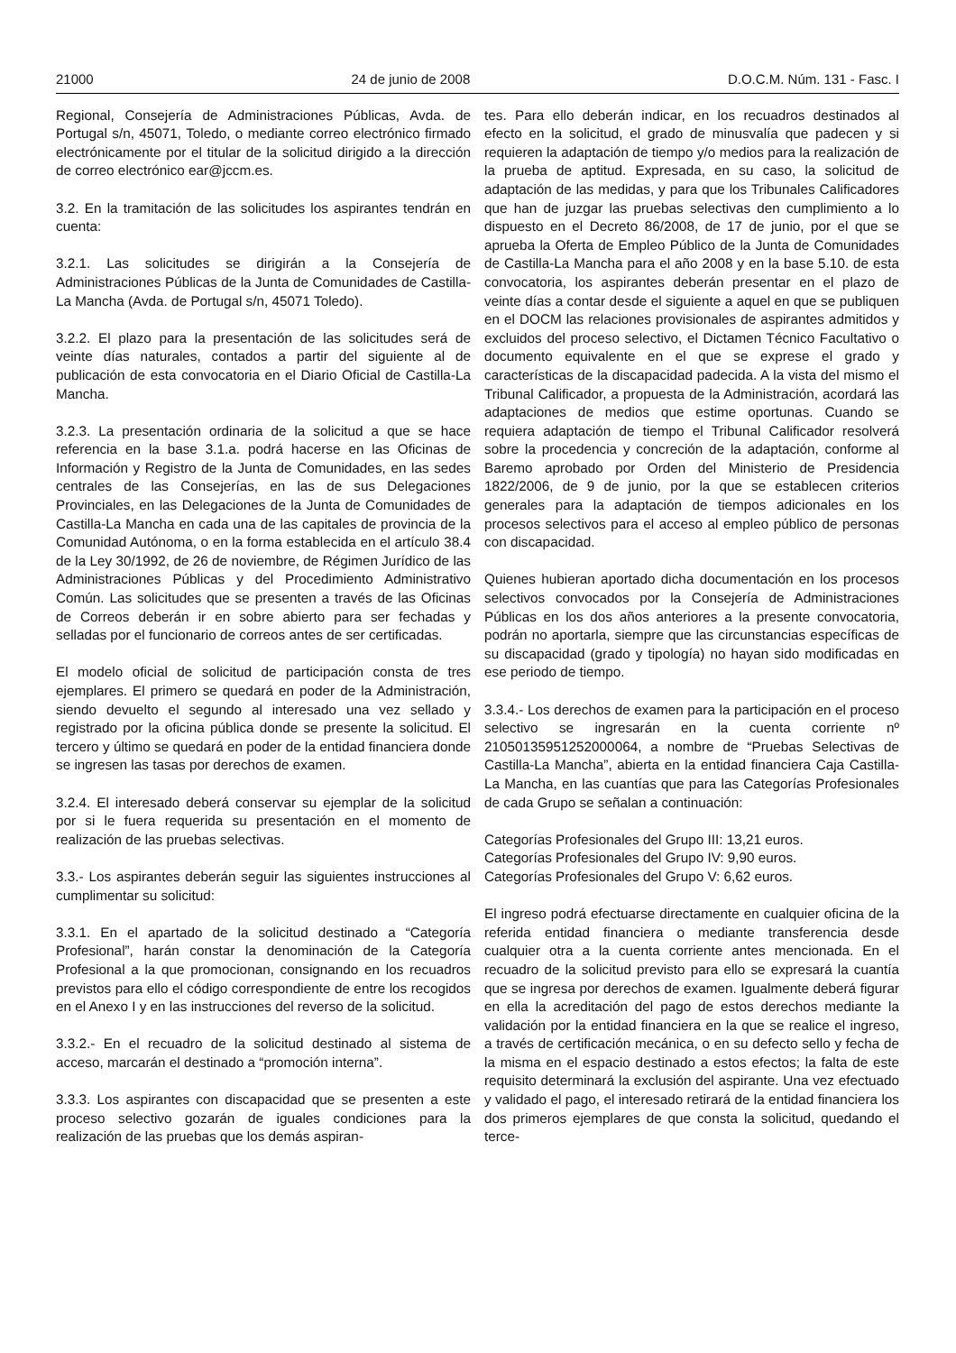21000 24 de junio de 2008 D.O.C.M. Núm. 131 - Fasc. I
Regional, Consejería de Administraciones Públicas, Avda. de Portugal s/n, 45071, Toledo, o mediante correo electrónico firmado electrónicamente por el titular de la solicitud dirigido a la dirección de correo electrónico ear@jccm.es.
3.2. En la tramitación de las solicitudes los aspirantes tendrán en cuenta:
3.2.1. Las solicitudes se dirigirán a la Consejería de Administraciones Públicas de la Junta de Comunidades de Castilla-La Mancha (Avda. de Portugal s/n, 45071 Toledo).
3.2.2. El plazo para la presentación de las solicitudes será de veinte días naturales, contados a partir del siguiente al de publicación de esta convocatoria en el Diario Oficial de Castilla-La Mancha.
3.2.3. La presentación ordinaria de la solicitud a que se hace referencia en la base 3.1.a. podrá hacerse en las Oficinas de Información y Registro de la Junta de Comunidades, en las sedes centrales de las Consejerías, en las de sus Delegaciones Provinciales, en las Delegaciones de la Junta de Comunidades de Castilla-La Mancha en cada una de las capitales de provincia de la Comunidad Autónoma, o en la forma establecida en el artículo 38.4 de la Ley 30/1992, de 26 de noviembre, de Régimen Jurídico de las Administraciones Públicas y del Procedimiento Administrativo Común. Las solicitudes que se presenten a través de las Oficinas de Correos deberán ir en sobre abierto para ser fechadas y selladas por el funcionario de correos antes de ser certificadas.
El modelo oficial de solicitud de participación consta de tres ejemplares. El primero se quedará en poder de la Administración, siendo devuelto el segundo al interesado una vez sellado y registrado por la oficina pública donde se presente la solicitud. El tercero y último se quedará en poder de la entidad financiera donde se ingresen las tasas por derechos de examen.
3.2.4. El interesado deberá conservar su ejemplar de la solicitud por si le fuera requerida su presentación en el momento de realización de las pruebas selectivas.
3.3.- Los aspirantes deberán seguir las siguientes instrucciones al cumplimentar su solicitud:
3.3.1. En el apartado de la solicitud destinado a “Categoría Profesional”, harán constar la denominación de la Categoría Profesional a la que promocionan, consignando en los recuadros previstos para ello el código correspondiente de entre los recogidos en el Anexo I y en las instrucciones del reverso de la solicitud.
3.3.2.- En el recuadro de la solicitud destinado al sistema de acceso, marcarán el destinado a “promoción interna”.
3.3.3. Los aspirantes con discapacidad que se presenten a este proceso selectivo gozarán de iguales condiciones para la realización de las pruebas que los demás aspiran-
tes. Para ello deberán indicar, en los recuadros destinados al efecto en la solicitud, el grado de minusvalía que padecen y si requieren la adaptación de tiempo y/o medios para la realización de la prueba de aptitud. Expresada, en su caso, la solicitud de adaptación de las medidas, y para que los Tribunales Calificadores que han de juzgar las pruebas selectivas den cumplimiento a lo dispuesto en el Decreto 86/2008, de 17 de junio, por el que se aprueba la Oferta de Empleo Público de la Junta de Comunidades de Castilla-La Mancha para el año 2008 y en la base 5.10. de esta convocatoria, los aspirantes deberán presentar en el plazo de veinte días a contar desde el siguiente a aquel en que se publiquen en el DOCM las relaciones provisionales de aspirantes admitidos y excluidos del proceso selectivo, el Dictamen Técnico Facultativo o documento equivalente en el que se exprese el grado y características de la discapacidad padecida. A la vista del mismo el Tribunal Calificador, a propuesta de la Administración, acordará las adaptaciones de medios que estime oportunas. Cuando se requiera adaptación de tiempo el Tribunal Calificador resolverá sobre la procedencia y concreción de la adaptación, conforme al Baremo aprobado por Orden del Ministerio de Presidencia 1822/2006, de 9 de junio, por la que se establecen criterios generales para la adaptación de tiempos adicionales en los procesos selectivos para el acceso al empleo público de personas con discapacidad.
Quienes hubieran aportado dicha documentación en los procesos selectivos convocados por la Consejería de Administraciones Públicas en los dos años anteriores a la presente convocatoria, podrán no aportarla, siempre que las circunstancias específicas de su discapacidad (grado y tipología) no hayan sido modificadas en ese periodo de tiempo.
3.3.4.- Los derechos de examen para la participación en el proceso selectivo se ingresarán en la cuenta corriente nº 21050135951252000064, a nombre de “Pruebas Selectivas de Castilla-La Mancha”, abierta en la entidad financiera Caja Castilla-La Mancha, en las cuantías que para las Categorías Profesionales de cada Grupo se señalan a continuación:
Categorías Profesionales del Grupo III: 13,21 euros.
Categorías Profesionales del Grupo IV: 9,90 euros.
Categorías Profesionales del Grupo V: 6,62 euros.
El ingreso podrá efectuarse directamente en cualquier oficina de la referida entidad financiera o mediante transferencia desde cualquier otra a la cuenta corriente antes mencionada. En el recuadro de la solicitud previsto para ello se expresará la cuantía que se ingresa por derechos de examen. Igualmente deberá figurar en ella la acreditación del pago de estos derechos mediante la validación por la entidad financiera en la que se realice el ingreso, a través de certificación mecánica, o en su defecto sello y fecha de la misma en el espacio destinado a estos efectos; la falta de este requisito determinará la exclusión del aspirante. Una vez efectuado y validado el pago, el interesado retirará de la entidad financiera los dos primeros ejemplares de que consta la solicitud, quedando el terce-